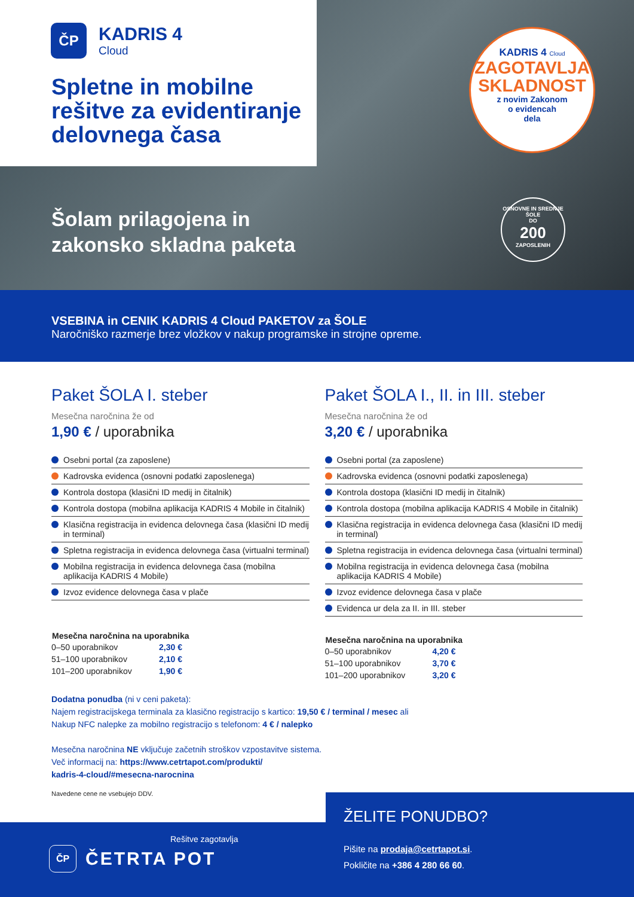ČP
KADRIS 4
Cloud
Spletne in mobilne
rešitve za evidentiranje
delovnega časa
Šolam prilagojena in
zakonsko skladna paketa
KADRIS 4 Cloud
ZAGOTAVLJA
SKLADNOST
z novim Zakonom
o evidencah
dela
OSNOVNE IN SREDNJE ŠOLE
DO
200
ZAPOSLENIH
VSEBINA in CENIK KADRIS 4 Cloud PAKETOV za ŠOLE
Naročniško razmerje brez vložkov v nakup programske in strojne opreme.
Paket ŠOLA I. steber
Mesečna naročnina že od
1,90 € / uporabnika
Osebni portal (za zaposlene)
Kadrovska evidenca (osnovni podatki zaposlenega)
Kontrola dostopa (klasični ID medij in čitalnik)
Kontrola dostopa (mobilna aplikacija KADRIS 4 Mobile in čitalnik)
Klasična registracija in evidenca delovnega časa (klasični ID medij in terminal)
Spletna registracija in evidenca delovnega časa (virtualni terminal)
Mobilna registracija in evidenca delovnega časa (mobilna aplikacija KADRIS 4 Mobile)
Izvoz evidence delovnega časa v plače
| Mesečna naročnina na uporabnika | |
| --- | --- |
| 0–50 uporabnikov | 2,30 € |
| 51–100 uporabnikov | 2,10 € |
| 101–200 uporabnikov | 1,90 € |
Paket ŠOLA I., II. in III. steber
Mesečna naročnina že od
3,20 € / uporabnika
Osebni portal (za zaposlene)
Kadrovska evidenca (osnovni podatki zaposlenega)
Kontrola dostopa (klasični ID medij in čitalnik)
Kontrola dostopa (mobilna aplikacija KADRIS 4 Mobile in čitalnik)
Klasična registracija in evidenca delovnega časa (klasični ID medij in terminal)
Spletna registracija in evidenca delovnega časa (virtualni terminal)
Mobilna registracija in evidenca delovnega časa (mobilna aplikacija KADRIS 4 Mobile)
Izvoz evidence delovnega časa v plače
Evidenca ur dela za II. in III. steber
| Mesečna naročnina na uporabnika | |
| --- | --- |
| 0–50 uporabnikov | 4,20 € |
| 51–100 uporabnikov | 3,70 € |
| 101–200 uporabnikov | 3,20 € |
Dodatna ponudba (ni v ceni paketa):
Najem registracijskega terminala za klasično registracijo s kartico: 19,50 € / terminal / mesec ali
Nakup NFC nalepke za mobilno registracijo s telefonom: 4 € / nalepko
Mesečna naročnina NE vključuje začetnih stroškov vzpostavitve sistema.
Več informacij na: https://www.cetrtapot.com/produkti/
kadris-4-cloud/#mesecna-narocnina
Navedene cene ne vsebujejo DDV.
Rešitve zagotavlja
ČP
ČETRTA POT
ŽELITE PONUDBO?
Pišite na prodaja@cetrtapot.si.
Pokličite na +386 4 280 66 60.